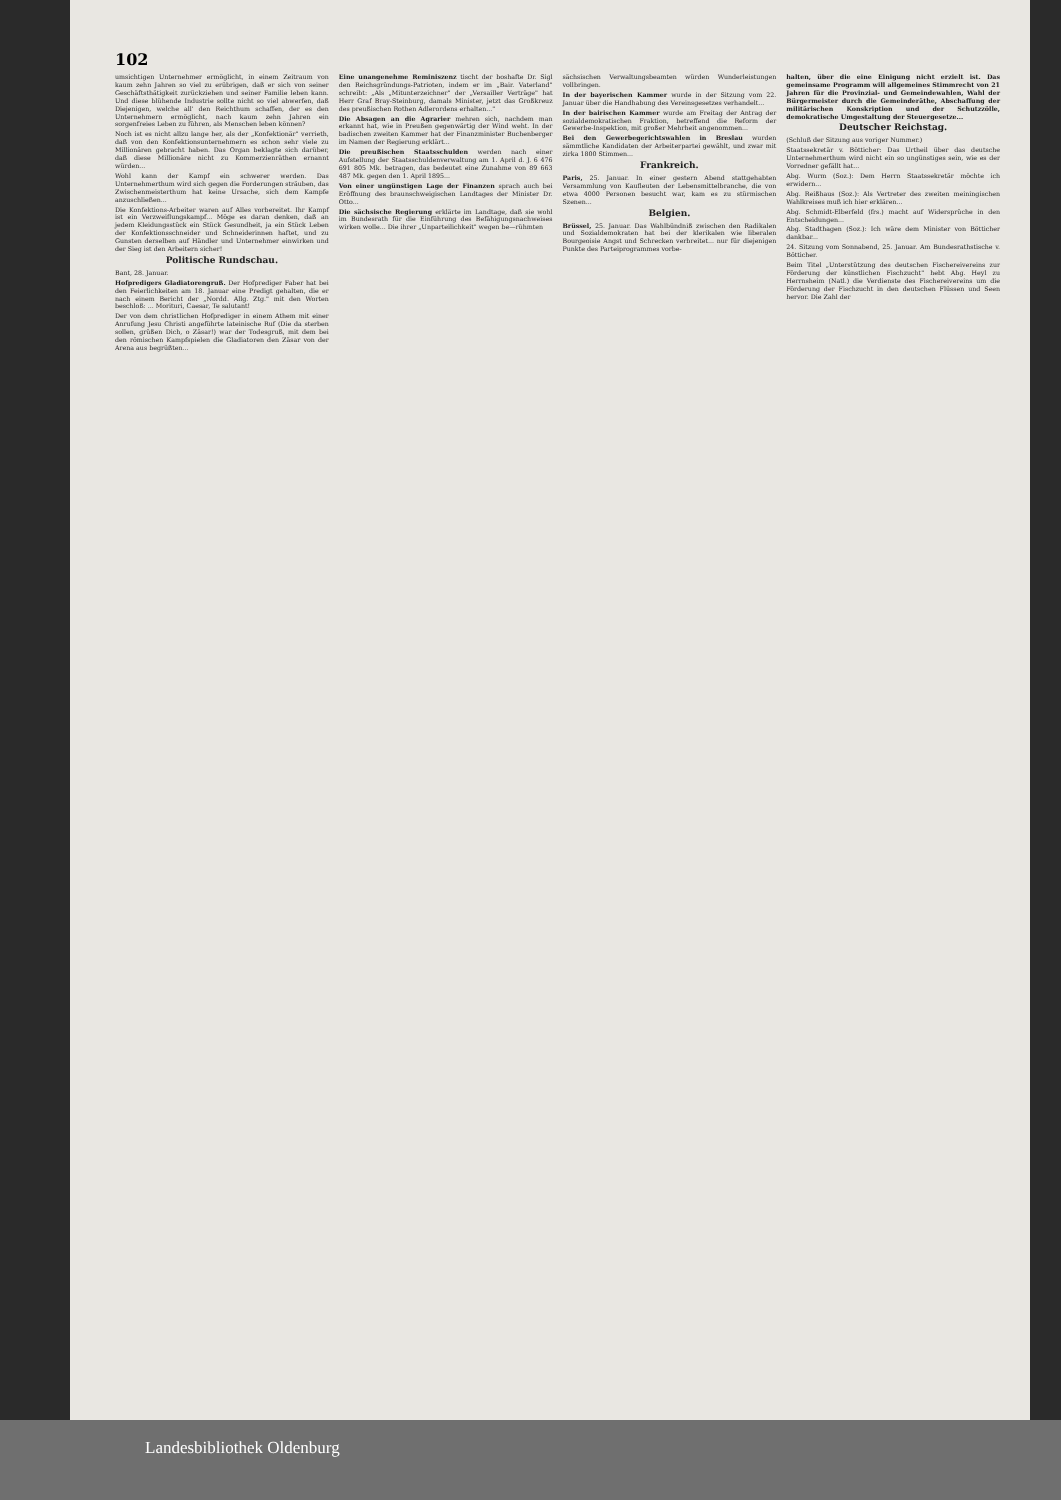102
umsichtigen Unternehmer ermöglicht, in einem Zeitraum von kaum zehn Jahren so viel zu erübrigen, daß er sich von seiner Geschäftsthätigkeit zurückziehen und seiner Familie leben kann. Und diese blühende Industrie sollte nicht so viel abwerfen, daß Diejenigen, welche all' den Reichthum schaffen, der es den Unternehmern ermöglicht, nach kaum zehn Jahren ein sorgenfreies Leben zu führen, als Menschen leben können?
Noch ist es nicht allzu lange her, als der „Konfektionär" verrieth, daß von den Konfektionsunternehmern es schon sehr viele zu Millionären gebracht haben. Das Organ beklagte sich darüber, daß diese Millionäre nicht zu Kommerzienräthen ernannt würden...
Wohl kann der Kampf ein schwerer werden. Das Unternehmerthum wird sich gegen die Forderungen sträuben, das Zwischenmeisterthum hat keine Ursache, sich dem Kampfe anzuschließen...
Die Konfektions-Arbeiter waren auf Alles vorbereitet. Ihr Kampf ist ein Verzweiflungskampf... Möge es daran denken, daß an jedem Kleidungsstück ein Stück Gesundheit, ja ein Stück Leben der Konfektionsschneider und Schneiderinnen haftet, und zu Gunsten derselben auf Händler und Unternehmer einwirken und der Sieg ist den Arbeitern sicher!
Politische Rundschau.
Bant, 28. Januar.
Hofpredigers Gladiatorengruß. Der Hofprediger Faber hat bei den Feierlichkeiten am 18. Januar eine Predigt gehalten, die er nach einem Bericht der „Nordd. Allg. Ztg." mit den Worten beschloß: ... Morituri, Caesar, Te salutant!
Der von dem christlichen Hofprediger in einem Athem mit einer Anrufung Jesu Christi angeführte lateinische Ruf (Die da sterben sollen, grüßen Dich, o Zäsar!) war der Todesgruß, mit dem bei den römischen Kampfspielen die Gladiatoren den Zäsar von der Arena aus begrüßten...
Eine unangenehme Reminiszenz tischt der boshafte Dr. Sigl den Reichsgründungs-Patrioten, indem er im „Bair. Vaterland" schreibt: „Als „Mitunterzeichner" der „Versailler Verträge" hat Herr Graf Bray-Steinburg, damals Minister, jetzt das Großkreuz des preußischen Rothen Adlerordens erhalten..."
Die Absagen an die Agrarier mehren sich, nachdem man erkannt hat, wie in Preußen gegenwärtig der Wind weht. In der badischen zweiten Kammer hat der Finanzminister Buchenberger im Namen der Regierung erklärt...
Die preußischen Staatsschulden werden nach einer Aufstellung der Staatsschuldenverwaltung am 1. April d. J. 6 476 691 805 Mk. betragen, das bedeutet eine Zunahme von 89 663 487 Mk. gegen den 1. April 1895...
Von einer ungünstigen Lage der Finanzen sprach auch bei Eröffnung des braunschweigischen Landtages der Minister Dr. Otto...
Die sächsische Regierung erklärte im Landtage, daß sie wohl im Bundesrath für die Einführung des Befähigungsnachweises wirken wolle... Die ihrer „Unparteilichkeit" wegen be—rühmten
sächsischen Verwaltungsbeamten würden Wunderleistungen vollbringen.
In der bayerischen Kammer wurde in der Sitzung vom 22. Januar über die Handhabung des Vereinsgesetzes verhandelt...
In der bairischen Kammer wurde am Freitag der Antrag der sozialdemokratischen Fraktion, betreffend die Reform der Gewerbe-Inspektion, mit großer Mehrheit angenommen...
Bei den Gewerbegerichtswahlen in Breslau wurden sämmtliche Kandidaten der Arbeiterpartei gewählt, und zwar mit zirka 1800 Stimmen...
Frankreich.
Paris, 25. Januar. In einer gestern Abend stattgehabten Versammlung von Kaufleuten der Lebensmittelbranche, die von etwa 4000 Personen besucht war, kam es zu stürmischen Szenen...
Belgien.
Brüssel, 25. Januar. Das Wahlbündniß zwischen den Radikalen und Sozialdemokraten hat bei der klerikalen wie liberalen Bourgeoisie Angst und Schrecken verbreitet... nur für diejenigen Punkte des Parteiprogrammes vorbe-
halten, über die eine Einigung nicht erzielt ist. Das gemeinsame Programm will allgemeines Stimmrecht von 21 Jahren für die Provinzial- und Gemeindewahlen, Wahl der Bürgermeister durch die Gemeinderäthe, Abschaffung der militärischen Konskription und der Schutzzölle, demokratische Umgestaltung der Steuergesetze...
Deutscher Reichstag.
(Schluß der Sitzung aus voriger Nummer.)
Staatssekretär v. Bötticher: Das Urtheil über das deutsche Unternehmerthum wird nicht ein so ungünstiges sein, wie es der Vorredner gefällt hat...
Abg. Wurm (Soz.): Dem Herrn Staatssekretär möchte ich erwidern...
Abg. Reißhaus (Soz.): Als Vertreter des zweiten meiningischen Wahlkreises muß ich hier erklären...
Abg. Schmidt-Elberfeld (frs.) macht auf Widersprüche in den Entscheidungen...
Abg. Stadthagen (Soz.): Ich wäre dem Minister von Bötticher dankbar...
24. Sitzung vom Sonnabend, 25. Januar. Am Bundesrathstische v. Bötticher.
Beim Titel „Unterstützung des deutschen Fischereivereins zur Förderung der künstlichen Fischzucht" hebt Abg. Heyl zu Herrnsheim (Natl.) die Verdienste des Fischereivereins um die Förderung der Fischzucht in den deutschen Flüssen und Seen hervor. Die Zahl der
Landesbibliothek Oldenburg